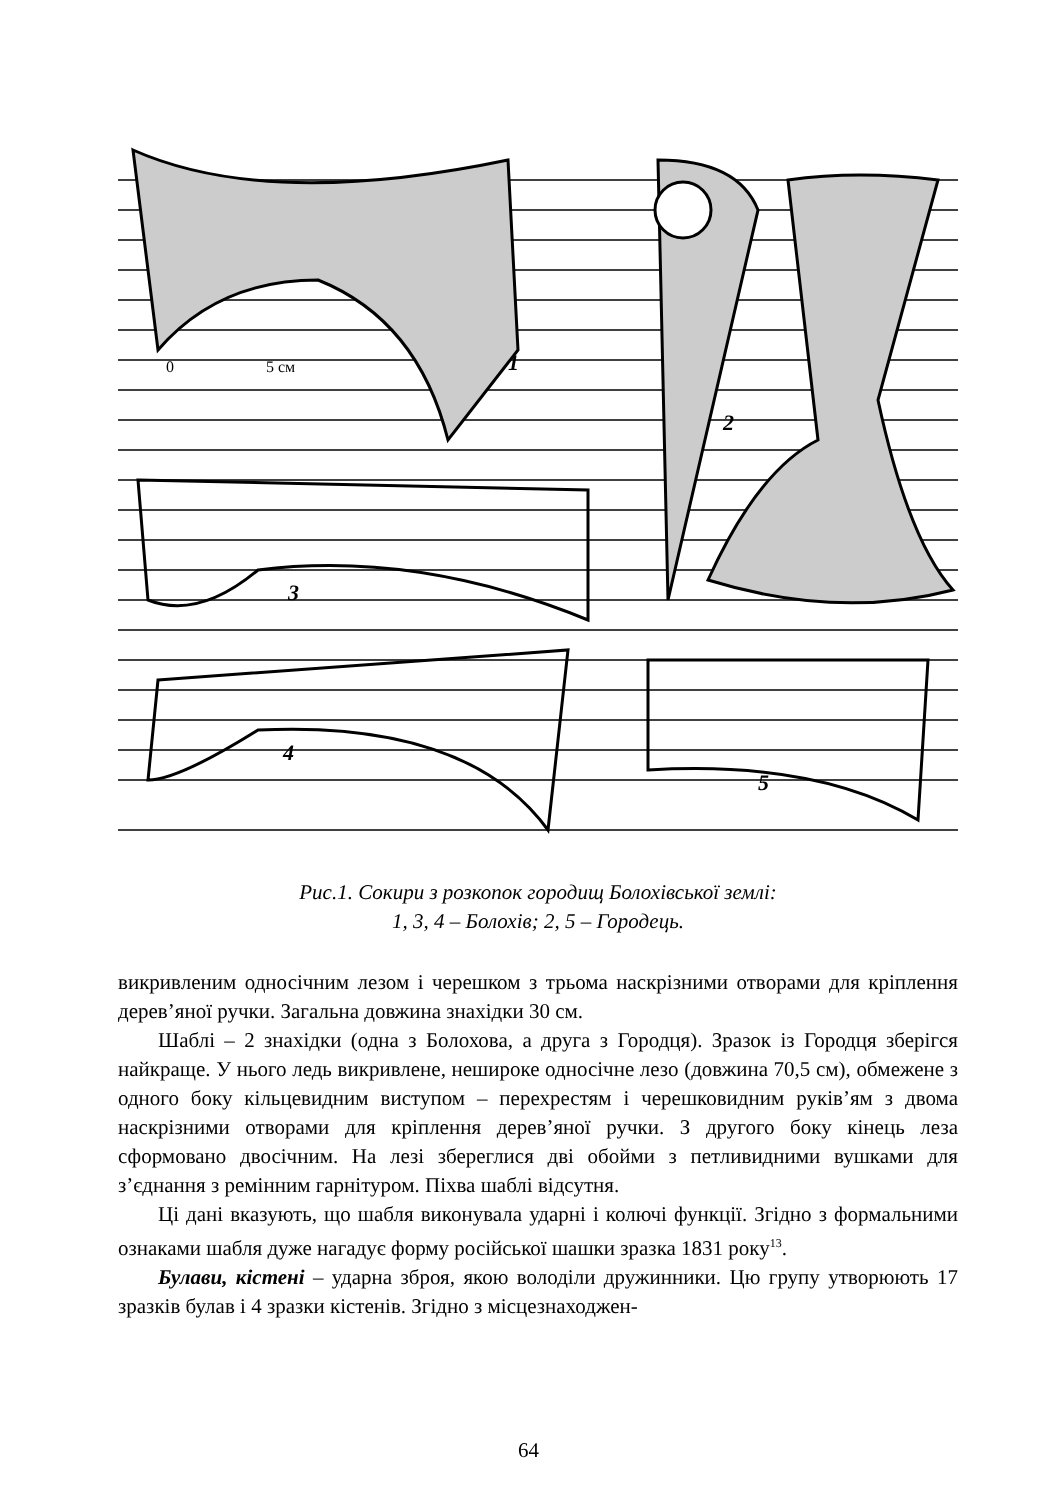1
2
3
4
5
0
5 см
Рис.1. Сокири з розкопок городищ Болохівської землі:
1, 3, 4 – Болохів; 2, 5 – Городець.
викривленим односічним лезом і черешком з трьома наскрізними отворами для кріплення дерев’яної ручки. Загальна довжина знахідки 30 см.
Шаблі – 2 знахідки (одна з Болохова, а друга з Городця). Зразок із Городця зберігся найкраще. У нього ледь викривлене, нешироке односічне лезо (довжина 70,5 см), обмежене з одного боку кільцевидним виступом – перехрестям і черешковидним руків’ям з двома наскрізними отворами для кріплення дерев’яної ручки. З другого боку кінець леза сформовано двосічним. На лезі збереглися дві обойми з петливидними вушками для з’єднання з ремінним гарнітуром. Піхва шаблі відсутня.
Ці дані вказують, що шабля виконувала ударні і колючі функції. Згідно з формальними ознаками шабля дуже нагадує форму російської шашки зразка 1831 року<sup>13</sup>.
Булави, кістені – ударна зброя, якою володіли дружинники. Цю групу утворюють 17 зразків булав і 4 зразки кістенів. Згідно з місцезнаходжен-
64